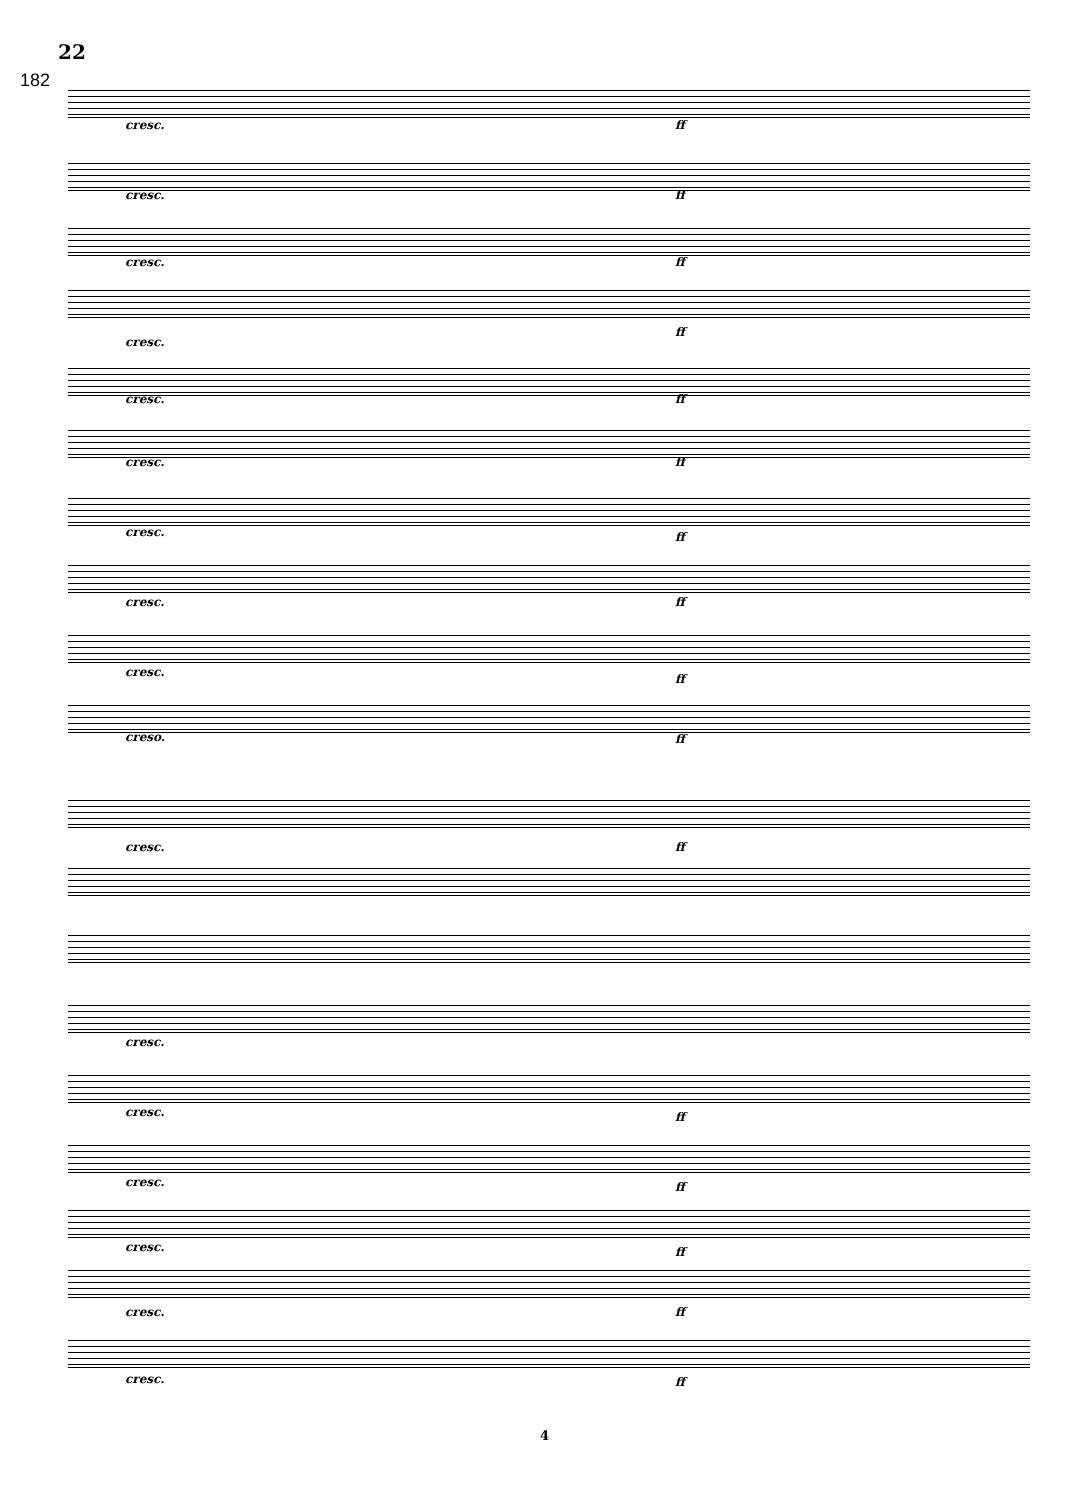22
182
cresc. ff
cresc. ff
cresc. ff
cresc.
ff
cresc. ff
cresc. ff
cresc. ff
cresc. ff
cresc. ff
creso. ff
cresc. ff
cresc.
cresc. ff
cresc. ff
cresc. ff
cresc. ff
cresc. ff
4